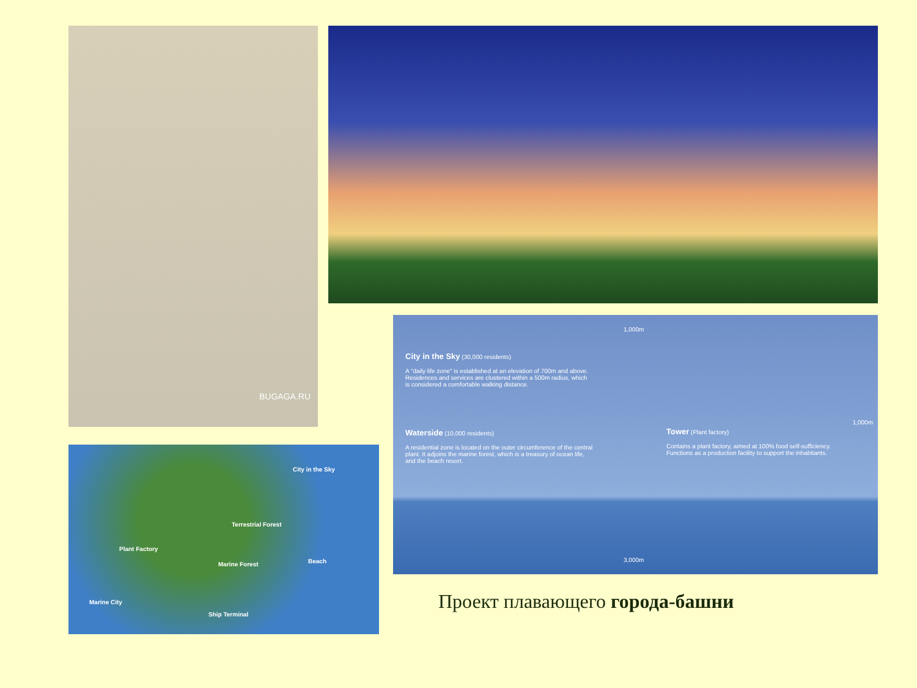BUGAGA.RU
1,000m
City in the Sky (30,000 residents)
A "daily life zone" is established at an elevation of 700m and above. Residences and services are clustered within a 500m radius, which is considered a comfortable walking distance.
1,000m
Waterside (10,000 residents)
A residential zone is located on the outer circumference of the central plant. It adjoins the marine forest, which is a treasury of ocean life, and the beach resort.
Tower (Plant factory)
Contains a plant factory, aimed at 100% food self-sufficiency. Functions as a production facility to support the inhabitants.
3,000m
City in the Sky
Terrestrial Forest
Plant Factory
Beach
Marine Forest
Marine City
Ship Terminal
Проект плавающего города-башни